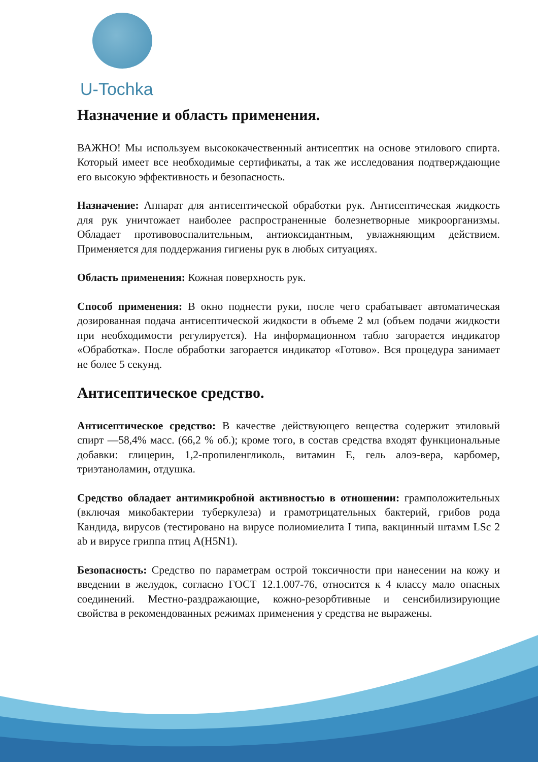U-Tochka
Назначение и область применения.
ВАЖНО! Мы используем высококачественный антисептик на основе этилового спирта. Который имеет все необходимые сертификаты, а так же исследования подтверждающие его высокую эффективность и безопасность.
Назначение: Аппарат для антисептической обработки рук. Антисептическая жидкость для рук уничтожает наиболее распространенные болезнетворные микроорганизмы. Обладает противовоспалительным, антиоксидантным, увлажняющим действием. Применяется для поддержания гигиены рук в любых ситуациях.
Область применения: Кожная поверхность рук.
Способ применения: В окно поднести руки, после чего срабатывает автоматическая дозированная подача антисептической жидкости в объеме 2 мл (объем подачи жидкости при необходимости регулируется). На информационном табло загорается индикатор «Обработка». После обработки загорается индикатор «Готово». Вся процедура занимает не более 5 секунд.
Антисептическое средство.
Антисептическое средство: В качестве действующего вещества содержит этиловый спирт —58,4% масс. (66,2 % об.); кроме того, в состав средства входят функциональные добавки: глицерин, 1,2-пропиленгликоль, витамин Е, гель алоэ-вера, карбомер, триэтаноламин, отдушка.
Средство обладает антимикробной активностью в отношении: грамположительных (включая микобактерии туберкулеза) и грамотрицательных бактерий, грибов рода Кандида, вирусов (тестировано на вирусе полиомиелита I типа, вакцинный штамм LSc 2 ab и вирусе гриппа птиц A(H5N1).
Безопасность: Средство по параметрам острой токсичности при нанесении на кожу и введении в желудок, согласно ГОСТ 12.1.007-76, относится к 4 классу мало опасных соединений. Местно-раздражающие, кожно-резорбтивные и сенсибилизирующие свойства в рекомендованных режимах применения у средства не выражены.